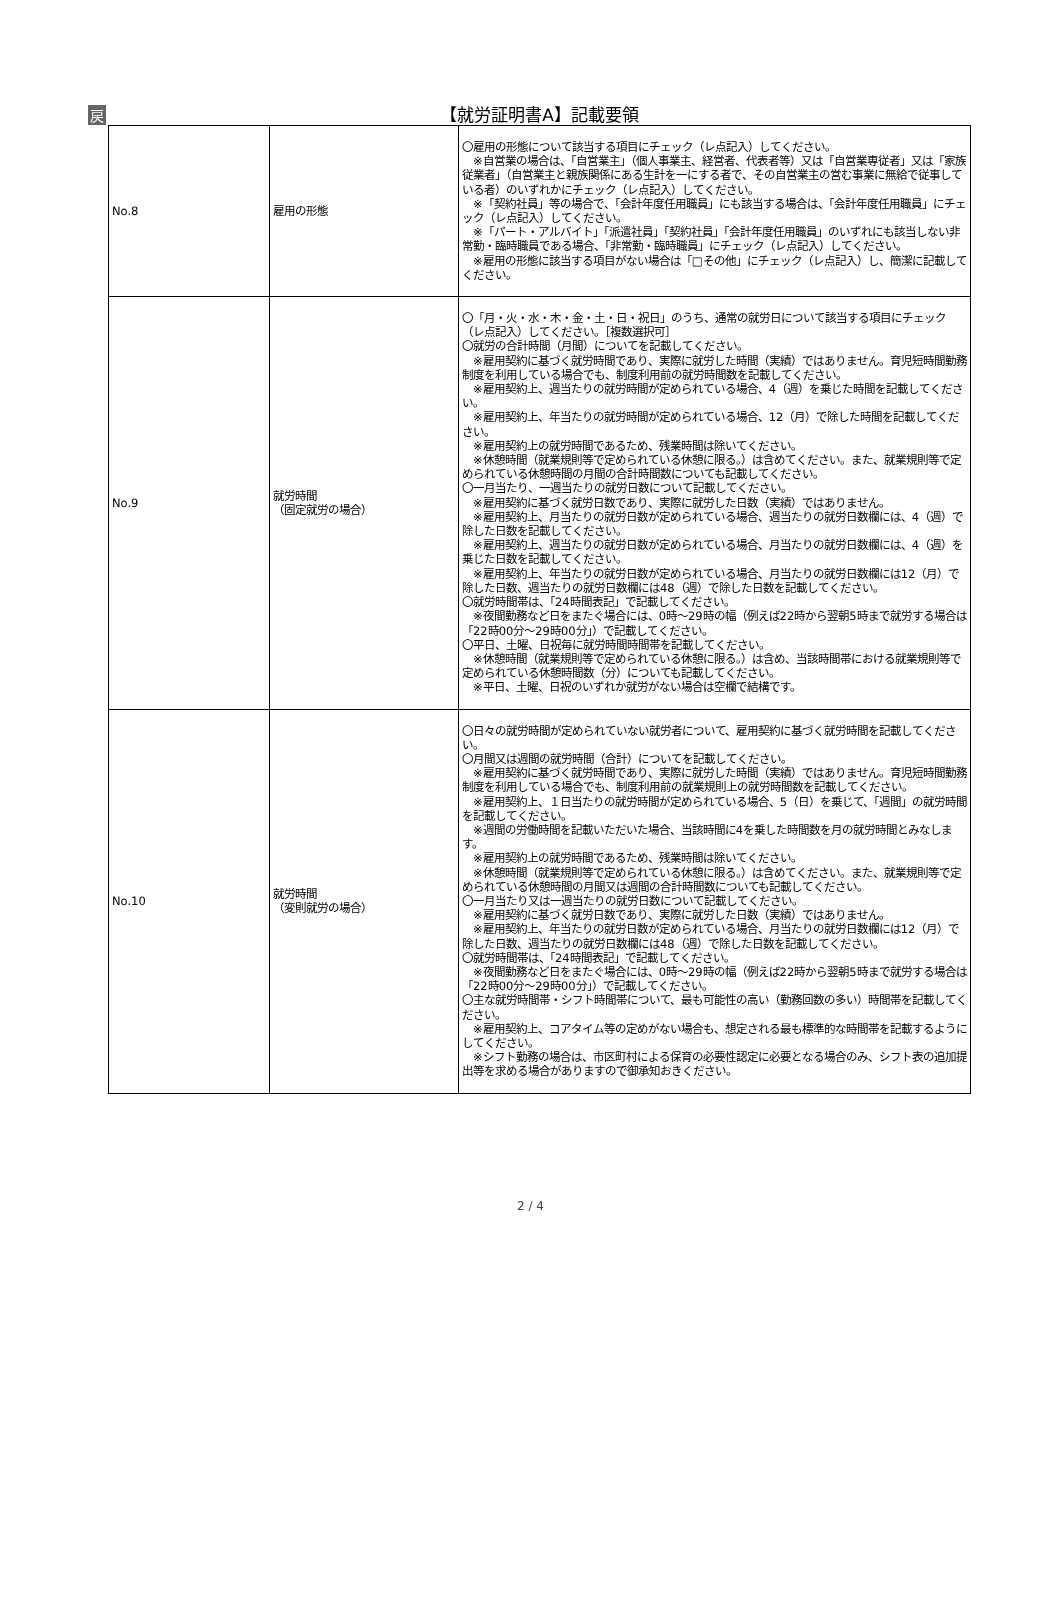戻
【就労証明書A】記載要領
| No.8 | 雇用の形態 | 〇雇用の形態について該当する項目にチェック（レ点記入）してください。 ※自営業の場合は、「自営業主」（個人事業主、経営者、代表者等）又は「自営業専従者」又は「家族従業者」（自営業主と親族関係にある生計を一にする者で、その自営業主の営む事業に無給で従事している者）のいずれかにチェック（レ点記入）してください。 ※「契約社員」等の場合で、「会計年度任用職員」にも該当する場合は、「会計年度任用職員」にチェック（レ点記入）してください。 ※「パート・アルバイト」「派遣社員」「契約社員」「会計年度任用職員」のいずれにも該当しない非常勤・臨時職員である場合、「非常勤・臨時職員」にチェック（レ点記入）してください。 ※雇用の形態に該当する項目がない場合は「□その他」にチェック（レ点記入）し、簡潔に記載してください。 |
| No.9 | 就労時間 （固定就労の場合） | 〇「月・火・水・木・金・土・日・祝日」のうち、通常の就労日について該当する項目にチェック（レ点記入）してください。［複数選択可］ 〇就労の合計時間（月間）についてを記載してください。 ※雇用契約に基づく就労時間であり、実際に就労した時間（実績）ではありません。育児短時間勤務制度を利用している場合でも、制度利用前の就労時間数を記載してください。 ※雇用契約上、週当たりの就労時間が定められている場合、4（週）を乗じた時間を記載してください。 ※雇用契約上、年当たりの就労時間が定められている場合、12（月）で除した時間を記載してください。 ※雇用契約上の就労時間であるため、残業時間は除いてください。 ※休憩時間（就業規則等で定められている休憩に限る。）は含めてください。また、就業規則等で定められている休憩時間の月間の合計時間数についても記載してください。 〇一月当たり、一週当たりの就労日数について記載してください。 ※雇用契約に基づく就労日数であり、実際に就労した日数（実績）ではありません。 ※雇用契約上、月当たりの就労日数が定められている場合、週当たりの就労日数欄には、4（週）で除した日数を記載してください。 ※雇用契約上、週当たりの就労日数が定められている場合、月当たりの就労日数欄には、4（週）を乗じた日数を記載してください。 ※雇用契約上、年当たりの就労日数が定められている場合、月当たりの就労日数欄には12（月）で除した日数、週当たりの就労日数欄には48（週）で除した日数を記載してください。 〇就労時間帯は、「24時間表記」で記載してください。 ※夜間勤務など日をまたぐ場合には、0時～29時の幅（例えば22時から翌朝5時まで就労する場合は「22時00分～29時00分」）で記載してください。 〇平日、土曜、日祝毎に就労時間時間帯を記載してください。 ※休憩時間（就業規則等で定められている休憩に限る。）は含め、当該時間帯における就業規則等で定められている休憩時間数（分）についても記載してください。 ※平日、土曜、日祝のいずれか就労がない場合は空欄で結構です。 |
| No.10 | 就労時間 （変則就労の場合） | 〇日々の就労時間が定められていない就労者について、雇用契約に基づく就労時間を記載してください。 〇月間又は週間の就労時間（合計）についてを記載してください。 ※雇用契約に基づく就労時間であり、実際に就労した時間（実績）ではありません。育児短時間勤務制度を利用している場合でも、制度利用前の就業規則上の就労時間数を記載してください。 ※雇用契約上、１日当たりの就労時間が定められている場合、5（日）を乗じて、「週間」の就労時間を記載してください。 ※週間の労働時間を記載いただいた場合、当該時間に4を乗した時間数を月の就労時間とみなします。 ※雇用契約上の就労時間であるため、残業時間は除いてください。 ※休憩時間（就業規則等で定められている休憩に限る。）は含めてください。また、就業規則等で定められている休憩時間の月間又は週間の合計時間数についても記載してください。 〇一月当たり又は一週当たりの就労日数について記載してください。 ※雇用契約に基づく就労日数であり、実際に就労した日数（実績）ではありません。 ※雇用契約上、年当たりの就労日数が定められている場合、月当たりの就労日数欄には12（月）で除した日数、週当たりの就労日数欄には48（週）で除した日数を記載してください。 〇就労時間帯は、「24時間表記」で記載してください。 ※夜間勤務など日をまたぐ場合には、0時～29時の幅（例えば22時から翌朝5時まで就労する場合は「22時00分～29時00分」）で記載してください。 〇主な就労時間帯・シフト時間帯について、最も可能性の高い（勤務回数の多い）時間帯を記載してください。 ※雇用契約上、コアタイム等の定めがない場合も、想定される最も標準的な時間帯を記載するようにしてください。 ※シフト勤務の場合は、市区町村による保育の必要性認定に必要となる場合のみ、シフト表の追加提出等を求める場合がありますので御承知おきください。 |
2 / 4